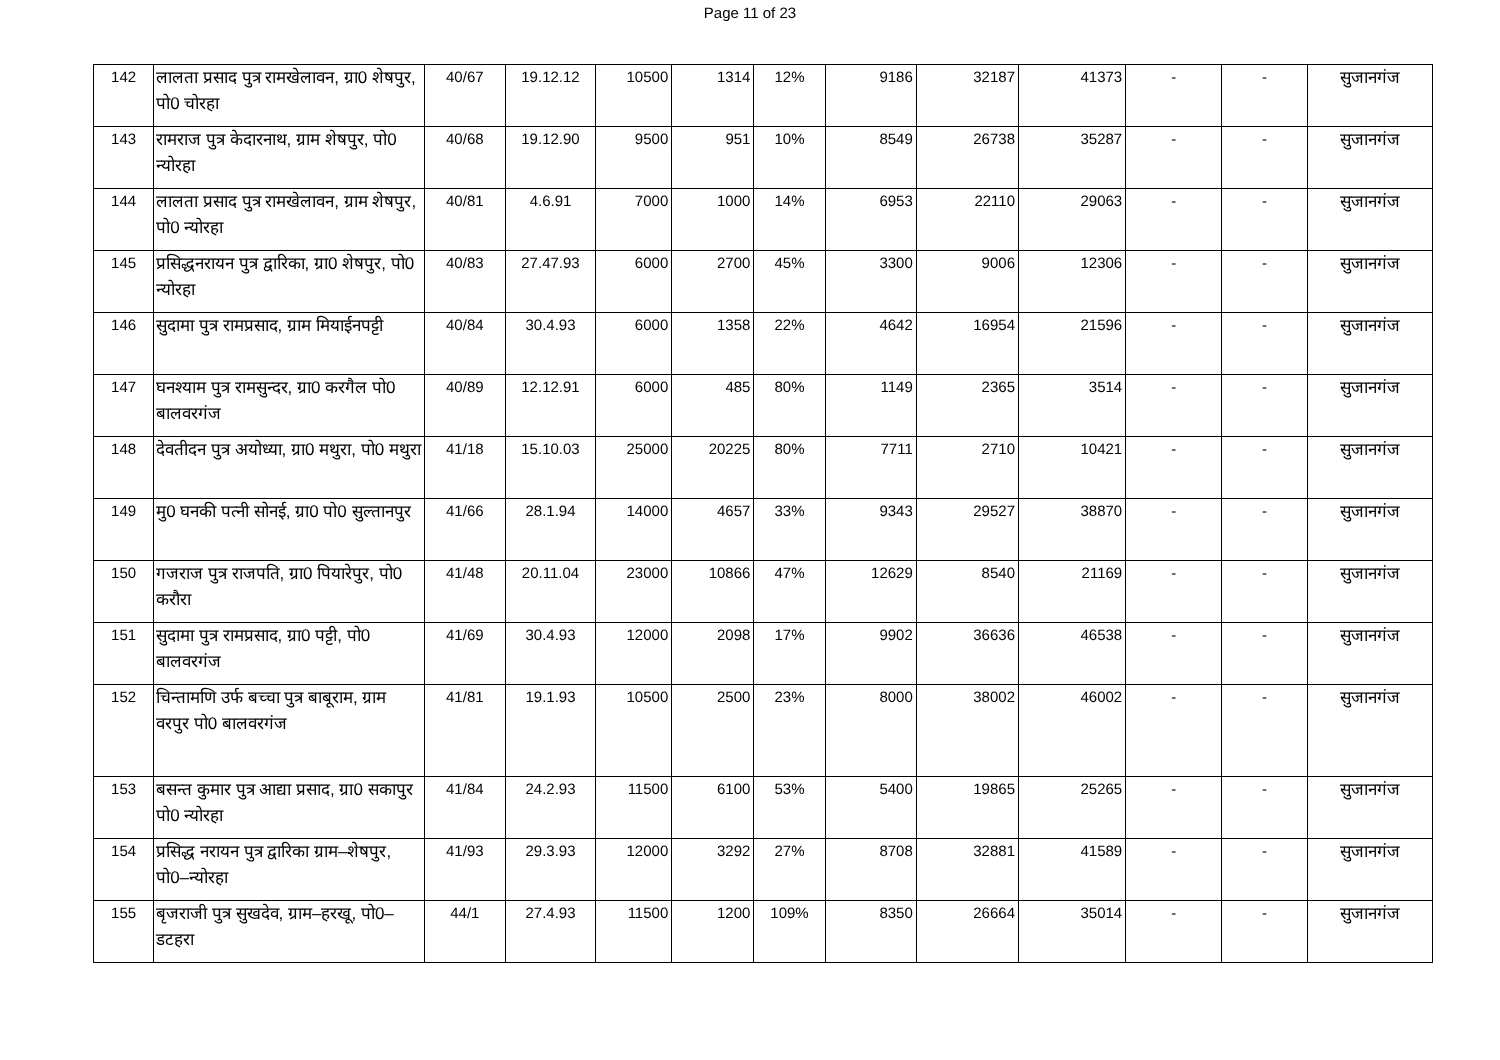Page 11 of 23
| 142 | लालता प्रसाद पुत्र रामखेलावन, ग्रा0 शेषपुर, पो0 चोरहा | 40/67 | 19.12.12 | 10500 | 1314 | 12% | 9186 | 32187 | 41373 | - | - | सुजानगंज |
| 143 | रामराज पुत्र केदारनाथ, ग्राम शेषपुर, पो0 न्योरहा | 40/68 | 19.12.90 | 9500 | 951 | 10% | 8549 | 26738 | 35287 | - | - | सुजानगंज |
| 144 | लालता प्रसाद पुत्र रामखेलावन, ग्राम शेषपुर, पो0 न्योरहा | 40/81 | 4.6.91 | 7000 | 1000 | 14% | 6953 | 22110 | 29063 | - | - | सुजानगंज |
| 145 | प्रसिद्धनरायन पुत्र द्वारिका, ग्रा0 शेषपुर, पो0 न्योरहा | 40/83 | 27.47.93 | 6000 | 2700 | 45% | 3300 | 9006 | 12306 | - | - | सुजानगंज |
| 146 | सुदामा पुत्र रामप्रसाद, ग्राम मियाईनपट्टी | 40/84 | 30.4.93 | 6000 | 1358 | 22% | 4642 | 16954 | 21596 | - | - | सुजानगंज |
| 147 | घनश्याम पुत्र रामसुन्दर, ग्रा0 करगैल पो0 बालवरगंज | 40/89 | 12.12.91 | 6000 | 485 | 80% | 1149 | 2365 | 3514 | - | - | सुजानगंज |
| 148 | देवतीदन पुत्र अयोध्या, ग्रा0 मथुरा, पो0 मथुरा | 41/18 | 15.10.03 | 25000 | 20225 | 80% | 7711 | 2710 | 10421 | - | - | सुजानगंज |
| 149 | मु0 घनकी पत्नी सोनई, ग्रा0 पो0 सुल्तानपुर | 41/66 | 28.1.94 | 14000 | 4657 | 33% | 9343 | 29527 | 38870 | - | - | सुजानगंज |
| 150 | गजराज पुत्र राजपति, ग्रा0 पियारेपुर, पो0 करौरा | 41/48 | 20.11.04 | 23000 | 10866 | 47% | 12629 | 8540 | 21169 | - | - | सुजानगंज |
| 151 | सुदामा पुत्र रामप्रसाद, ग्रा0 पट्टी, पो0 बालवरगंज | 41/69 | 30.4.93 | 12000 | 2098 | 17% | 9902 | 36636 | 46538 | - | - | सुजानगंज |
| 152 | चिन्तामणि उर्फ बच्चा पुत्र बाबूराम, ग्राम वरपुर पो0 बालवरगंज | 41/81 | 19.1.93 | 10500 | 2500 | 23% | 8000 | 38002 | 46002 | - | - | सुजानगंज |
| 153 | बसन्त कुमार पुत्र आद्या प्रसाद, ग्रा0 सकापुर पो0 न्योरहा | 41/84 | 24.2.93 | 11500 | 6100 | 53% | 5400 | 19865 | 25265 | - | - | सुजानगंज |
| 154 | प्रसिद्ध नरायन पुत्र द्वारिका ग्राम–शेषपुर, पो0–न्योरहा | 41/93 | 29.3.93 | 12000 | 3292 | 27% | 8708 | 32881 | 41589 | - | - | सुजानगंज |
| 155 | बृजराजी पुत्र सुखदेव, ग्राम–हरखू, पो0–डटहरा | 44/1 | 27.4.93 | 11500 | 1200 | 109% | 8350 | 26664 | 35014 | - | - | सुजानगंज |